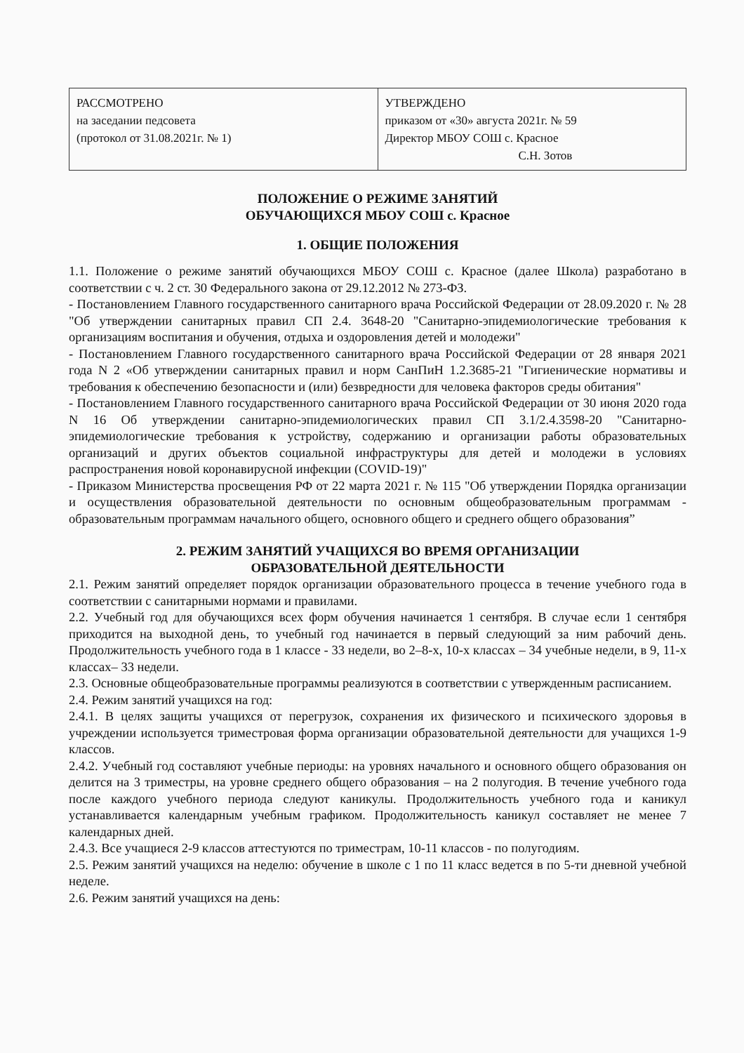| РАССМОТРЕНО на заседании педсовета (протокол от 31.08.2021г. № 1) | УТВЕРЖДЕНО приказом от «30» августа 2021г. № 59 Директор МБОУ СОШ с. Красное С.Н. Зотов |
ПОЛОЖЕНИЕ О РЕЖИМЕ ЗАНЯТИЙ
ОБУЧАЮЩИХСЯ МБОУ СОШ с. Красное
1. ОБЩИЕ ПОЛОЖЕНИЯ
1.1. Положение о режиме занятий обучающихся МБОУ СОШ с. Красное (далее Школа) разработано в соответствии с ч. 2 ст. 30 Федерального закона от 29.12.2012 № 273-ФЗ.
- Постановлением Главного государственного санитарного врача Российской Федерации от 28.09.2020 г. № 28 "Об утверждении санитарных правил СП 2.4. 3648-20 "Санитарно-эпидемиологические требования к организациям воспитания и обучения, отдыха и оздоровления детей и молодежи"
- Постановлением Главного государственного санитарного врача Российской Федерации от 28 января 2021 года N 2 «Об утверждении санитарных правил и норм СанПиН 1.2.3685-21 "Гигиенические нормативы и требования к обеспечению безопасности и (или) безвредности для человека факторов среды обитания"
- Постановлением Главного государственного санитарного врача Российской Федерации от 30 июня 2020 года N 16 Об утверждении санитарно-эпидемиологических правил СП 3.1/2.4.3598-20 "Санитарно-эпидемиологические требования к устройству, содержанию и организации работы образовательных организаций и других объектов социальной инфраструктуры для детей и молодежи в условиях распространения новой коронавирусной инфекции (COVID-19)"
- Приказом Министерства просвещения РФ от 22 марта 2021 г. № 115 "Об утверждении Порядка организации и осуществления образовательной деятельности по основным общеобразовательным программам - образовательным программам начального общего, основного общего и среднего общего образования”
2. РЕЖИМ ЗАНЯТИЙ УЧАЩИХСЯ ВО ВРЕМЯ ОРГАНИЗАЦИИ
ОБРАЗОВАТЕЛЬНОЙ ДЕЯТЕЛЬНОСТИ
2.1. Режим занятий определяет порядок организации образовательного процесса в течение учебного года в соответствии с санитарными нормами и правилами.
2.2. Учебный год для обучающихся всех форм обучения начинается 1 сентября. В случае если 1 сентября приходится на выходной день, то учебный год начинается в первый следующий за ним рабочий день. Продолжительность учебного года в 1 классе - 33 недели, во 2–8-х, 10-х классах – 34 учебные недели, в 9, 11-х классах– 33 недели.
2.3. Основные общеобразовательные программы реализуются в соответствии с утвержденным расписанием.
2.4. Режим занятий учащихся на год:
2.4.1. В целях защиты учащихся от перегрузок, сохранения их физического и психического здоровья в учреждении используется триместровая форма организации образовательной деятельности для учащихся 1-9 классов.
2.4.2. Учебный год составляют учебные периоды: на уровнях начального и основного общего образования он делится на 3 триместры, на уровне среднего общего образования – на 2 полугодия. В течение учебного года после каждого учебного периода следуют каникулы. Продолжительность учебного года и каникул устанавливается календарным учебным графиком. Продолжительность каникул составляет не менее 7 календарных дней.
2.4.3. Все учащиеся 2-9 классов аттестуются по триместрам, 10-11 классов - по полугодиям.
2.5. Режим занятий учащихся на неделю: обучение в школе с 1 по 11 класс ведется в по 5-ти дневной учебной неделе.
2.6. Режим занятий учащихся на день: